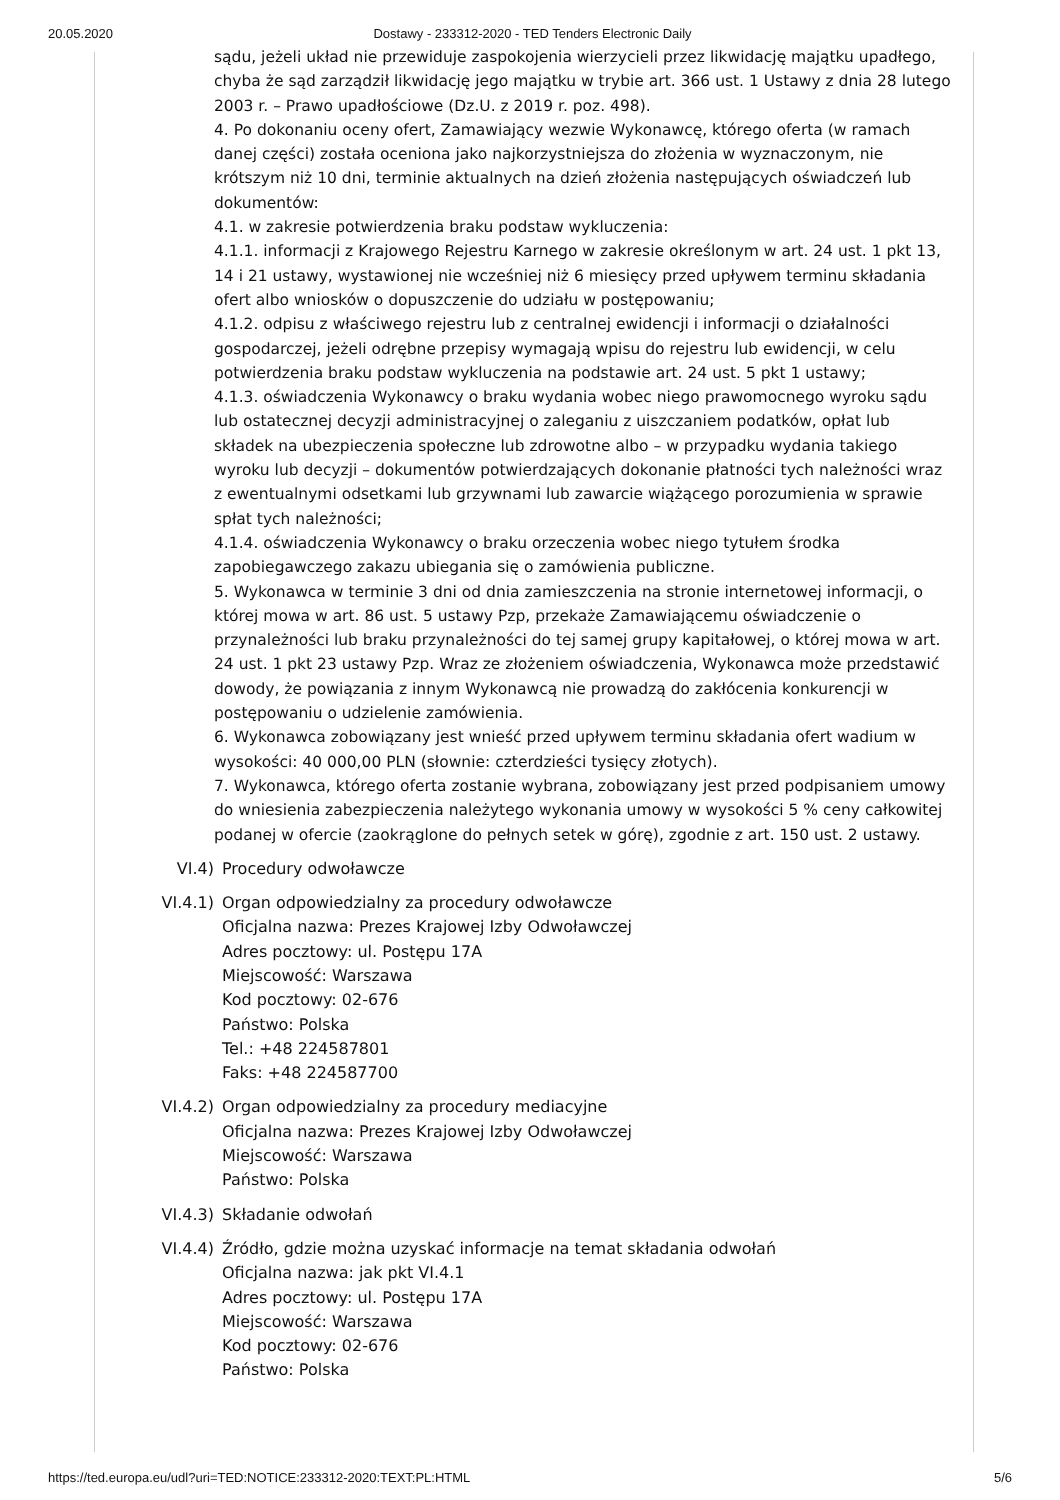20.05.2020 Dostawy - 233312-2020 - TED Tenders Electronic Daily
sądu, jeżeli układ nie przewiduje zaspokojenia wierzycieli przez likwidację majątku upadłego, chyba że sąd zarządził likwidację jego majątku w trybie art. 366 ust. 1 Ustawy z dnia 28 lutego 2003 r. – Prawo upadłościowe (Dz.U. z 2019 r. poz. 498).
4. Po dokonaniu oceny ofert, Zamawiający wezwie Wykonawcę, którego oferta (w ramach danej części) została oceniona jako najkorzystniejsza do złożenia w wyznaczonym, nie krótszym niż 10 dni, terminie aktualnych na dzień złożenia następujących oświadczeń lub dokumentów:
4.1. w zakresie potwierdzenia braku podstaw wykluczenia:
4.1.1. informacji z Krajowego Rejestru Karnego w zakresie określonym w art. 24 ust. 1 pkt 13, 14 i 21 ustawy, wystawionej nie wcześniej niż 6 miesięcy przed upływem terminu składania ofert albo wniosków o dopuszczenie do udziału w postępowaniu;
4.1.2. odpisu z właściwego rejestru lub z centralnej ewidencji i informacji o działalności gospodarczej, jeżeli odrębne przepisy wymagają wpisu do rejestru lub ewidencji, w celu potwierdzenia braku podstaw wykluczenia na podstawie art. 24 ust. 5 pkt 1 ustawy;
4.1.3. oświadczenia Wykonawcy o braku wydania wobec niego prawomocnego wyroku sądu lub ostatecznej decyzji administracyjnej o zaleganiu z uiszczaniem podatków, opłat lub składek na ubezpieczenia społeczne lub zdrowotne albo – w przypadku wydania takiego wyroku lub decyzji – dokumentów potwierdzających dokonanie płatności tych należności wraz z ewentualnymi odsetkami lub grzywnami lub zawarcie wiążącego porozumienia w sprawie spłat tych należności;
4.1.4. oświadczenia Wykonawcy o braku orzeczenia wobec niego tytułem środka zapobiegawczego zakazu ubiegania się o zamówienia publiczne.
5. Wykonawca w terminie 3 dni od dnia zamieszczenia na stronie internetowej informacji, o której mowa w art. 86 ust. 5 ustawy Pzp, przekaże Zamawiającemu oświadczenie o przynależności lub braku przynależności do tej samej grupy kapitałowej, o której mowa w art. 24 ust. 1 pkt 23 ustawy Pzp. Wraz ze złożeniem oświadczenia, Wykonawca może przedstawić dowody, że powiązania z innym Wykonawcą nie prowadzą do zakłócenia konkurencji w postępowaniu o udzielenie zamówienia.
6. Wykonawca zobowiązany jest wnieść przed upływem terminu składania ofert wadium w wysokości: 40 000,00 PLN (słownie: czterdzieści tysięcy złotych).
7. Wykonawca, którego oferta zostanie wybrana, zobowiązany jest przed podpisaniem umowy do wniesienia zabezpieczenia należytego wykonania umowy w wysokości 5 % ceny całkowitej podanej w ofercie (zaokrąglone do pełnych setek w górę), zgodnie z art. 150 ust. 2 ustawy.
VI.4) Procedury odwoławcze
VI.4.1) Organ odpowiedzialny za procedury odwoławcze
Oficjalna nazwa: Prezes Krajowej Izby Odwoławczej
Adres pocztowy: ul. Postępu 17A
Miejscowość: Warszawa
Kod pocztowy: 02-676
Państwo: Polska
Tel.: +48 224587801
Faks: +48 224587700
VI.4.2) Organ odpowiedzialny za procedury mediacyjne
Oficjalna nazwa: Prezes Krajowej Izby Odwoławczej
Miejscowość: Warszawa
Państwo: Polska
VI.4.3) Składanie odwołań
VI.4.4) Źródło, gdzie można uzyskać informacje na temat składania odwołań
Oficjalna nazwa: jak pkt VI.4.1
Adres pocztowy: ul. Postępu 17A
Miejscowość: Warszawa
Kod pocztowy: 02-676
Państwo: Polska
https://ted.europa.eu/udl?uri=TED:NOTICE:233312-2020:TEXT:PL:HTML 5/6